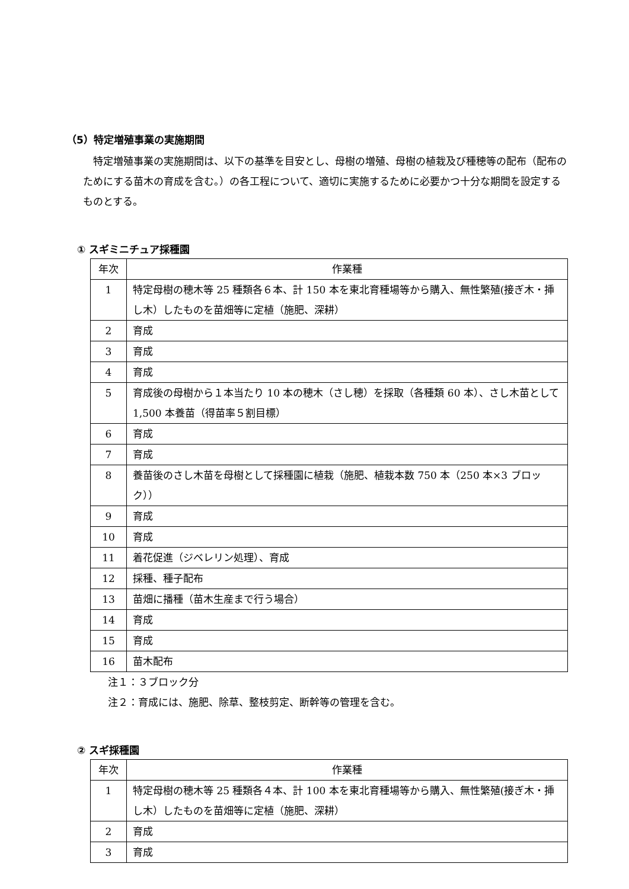（5）特定増殖事業の実施期間
特定増殖事業の実施期間は、以下の基準を目安とし、母樹の増殖、母樹の植栽及び種穂等の配布（配布のためにする苗木の育成を含む。）の各工程について、適切に実施するために必要かつ十分な期間を設定するものとする。
① スギミニチュア採種園
| 年次 | 作業種 |
| --- | --- |
| 1 | 特定母樹の穂木等 25 種類各６本、計 150 本を東北育種場等から購入、無性繁殖(接ぎ木・挿し木）したものを苗畑等に定植（施肥、深耕） |
| 2 | 育成 |
| 3 | 育成 |
| 4 | 育成 |
| 5 | 育成後の母樹から１本当たり 10 本の穂木（さし穂）を採取（各種類 60 本）、さし木苗として 1,500 本養苗（得苗率５割目標） |
| 6 | 育成 |
| 7 | 育成 |
| 8 | 養苗後のさし木苗を母樹として採種園に植栽（施肥、植栽本数 750 本（250 本×3 ブロック）） |
| 9 | 育成 |
| 10 | 育成 |
| 11 | 着花促進（ジベレリン処理）、育成 |
| 12 | 採種、種子配布 |
| 13 | 苗畑に播種（苗木生産まで行う場合） |
| 14 | 育成 |
| 15 | 育成 |
| 16 | 苗木配布 |
注１：３ブロック分
注２：育成には、施肥、除草、整枝剪定、断幹等の管理を含む。
② スギ採種園
| 年次 | 作業種 |
| --- | --- |
| 1 | 特定母樹の穂木等 25 種類各４本、計 100 本を東北育種場等から購入、無性繁殖(接ぎ木・挿し木）したものを苗畑等に定植（施肥、深耕） |
| 2 | 育成 |
| 3 | 育成 |